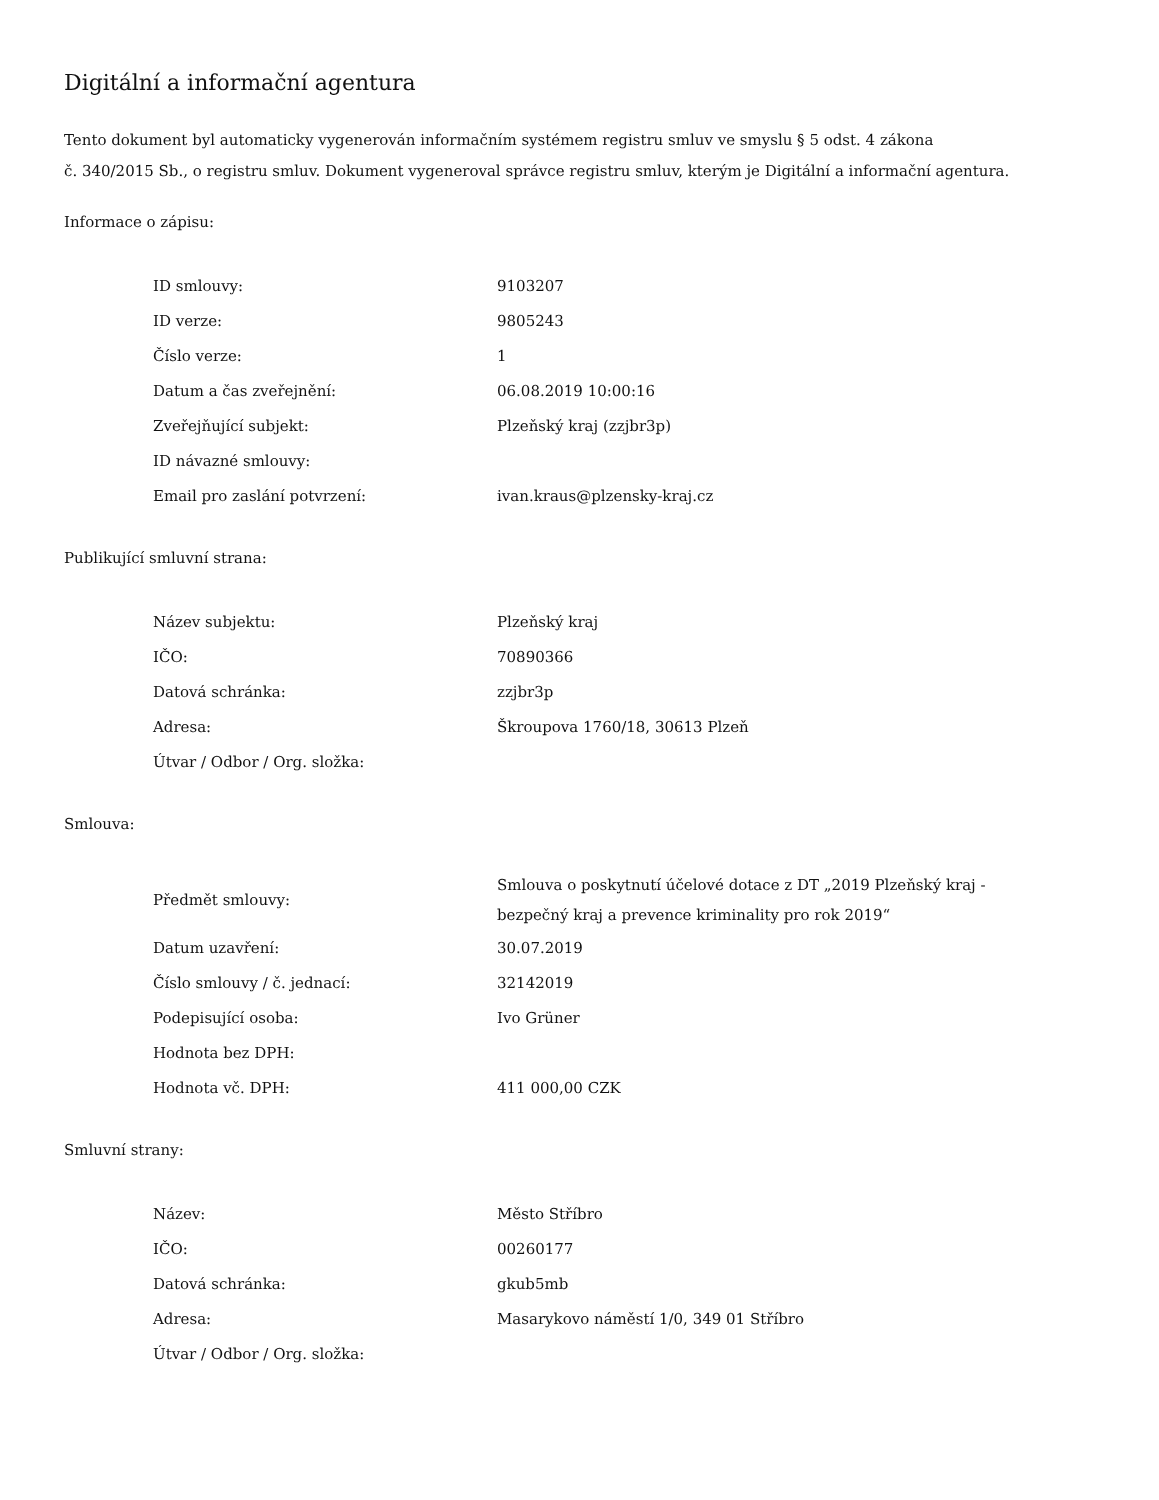Digitální a informační agentura
Tento dokument byl automaticky vygenerován informačním systémem registru smluv ve smyslu § 5 odst. 4 zákona
č. 340/2015 Sb., o registru smluv. Dokument vygeneroval správce registru smluv, kterým je Digitální a informační agentura.
Informace o zápisu:
| ID smlouvy: | 9103207 |
| ID verze: | 9805243 |
| Číslo verze: | 1 |
| Datum a čas zveřejnění: | 06.08.2019 10:00:16 |
| Zveřejňující subjekt: | Plzeňský kraj (zzjbr3p) |
| ID návazné smlouvy: | |
| Email pro zaslání potvrzení: | ivan.kraus@plzensky-kraj.cz |
Publikující smluvní strana:
| Název subjektu: | Plzeňský kraj |
| IČO: | 70890366 |
| Datová schránka: | zzjbr3p |
| Adresa: | Škroupova 1760/18, 30613 Plzeň |
| Útvar / Odbor / Org. složka: | |
Smlouva:
| Předmět smlouvy: | Smlouva o poskytnutí účelové dotace z DT „2019 Plzeňský kraj - bezpečný kraj a prevence kriminality pro rok 2019“ |
| Datum uzavření: | 30.07.2019 |
| Číslo smlouvy / č. jednací: | 32142019 |
| Podepisující osoba: | Ivo Grüner |
| Hodnota bez DPH: | |
| Hodnota vč. DPH: | 411 000,00 CZK |
Smluvní strany:
| Název: | Město Stříbro |
| IČO: | 00260177 |
| Datová schránka: | gkub5mb |
| Adresa: | Masarykovo náměstí 1/0, 349 01 Stříbro |
| Útvar / Odbor / Org. složka: | |